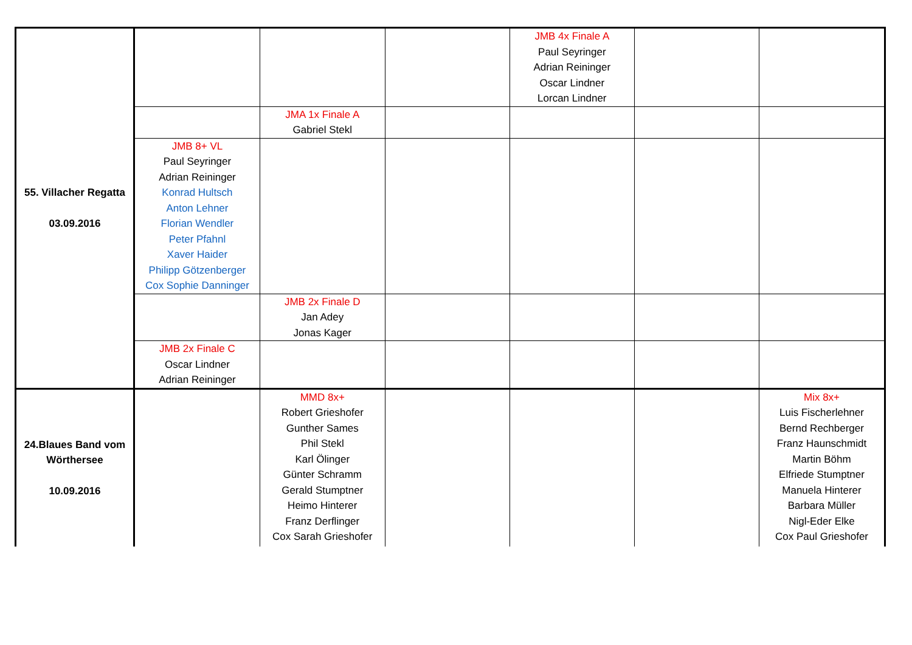| 55. Villacher Regatta 03.09.2016 | | | | JMB 4x Finale A Paul Seyringer Adrian Reininger Oscar Lindner Lorcan Lindner | | |
| | | JMA 1x Finale A Gabriel Stekl | | | | |
| | JMB 8+ VL Paul Seyringer Adrian Reininger Konrad Hultsch Anton Lehner Florian Wendler Peter Pfahnl Xaver Haider Philipp Götzenberger Cox Sophie Danninger | | | | | |
| | | JMB 2x Finale D Jan Adey Jonas Kager | | | | |
| | JMB 2x Finale C Oscar Lindner Adrian Reininger | | | | | |
| 24.Blaues Band vom Wörthersee 10.09.2016 | | MMD 8x+ Robert Grieshofer Gunther Sames Phil Stekl Karl Ölinger Günter Schramm Gerald Stumptner Heimo Hinterer Franz Derflinger Cox Sarah Grieshofer | | | | Mix 8x+ Luis Fischerlehner Bernd Rechberger Franz Haunschmidt Martin Böhm Elfriede Stumptner Manuela Hinterer Barbara Müller Nigl-Eder Elke Cox Paul Grieshofer |